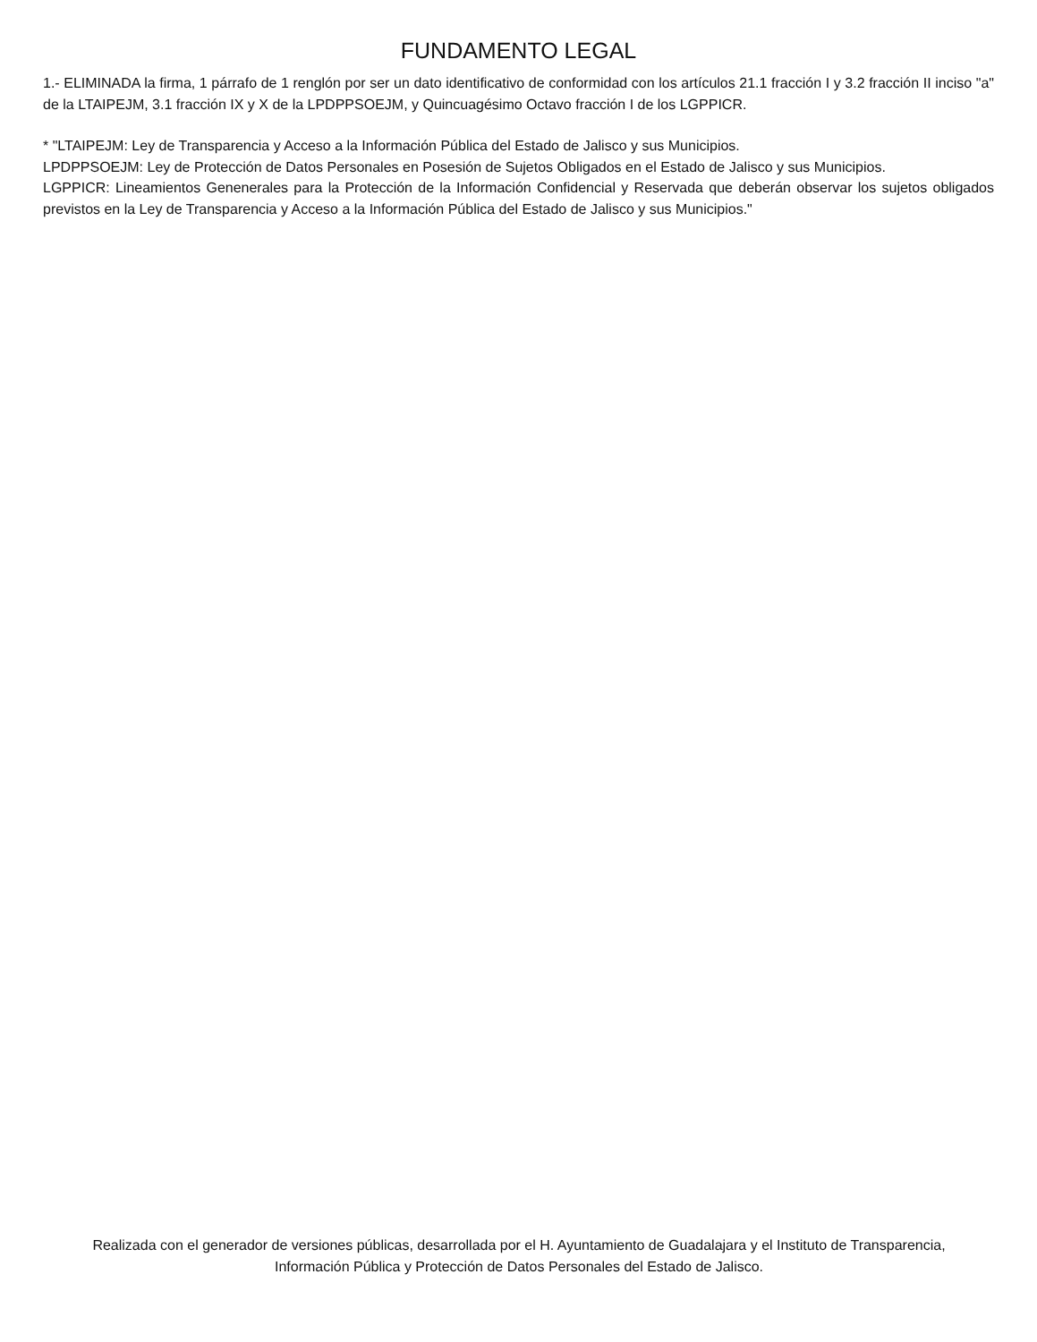FUNDAMENTO LEGAL
1.- ELIMINADA la firma, 1 párrafo de 1 renglón por ser un dato identificativo de conformidad con los artículos 21.1 fracción I y 3.2 fracción II inciso "a" de la LTAIPEJM, 3.1 fracción IX y X de la LPDPPSOEJM, y Quincuagésimo Octavo fracción I de los LGPPICR.
* "LTAIPEJM: Ley de Transparencia y Acceso a la Información Pública del Estado de Jalisco y sus Municipios.
LPDPPSOEJM: Ley de Protección de Datos Personales en Posesión de Sujetos Obligados en el Estado de Jalisco y sus Municipios.
LGPPICR: Lineamientos Genenerales para la Protección de la Información Confidencial y Reservada que deberán observar los sujetos obligados previstos en la Ley de Transparencia y Acceso a la Información Pública del Estado de Jalisco y sus Municipios."
Realizada con el generador de versiones públicas, desarrollada por el H. Ayuntamiento de Guadalajara y el Instituto de Transparencia, Información Pública y Protección de Datos Personales del Estado de Jalisco.